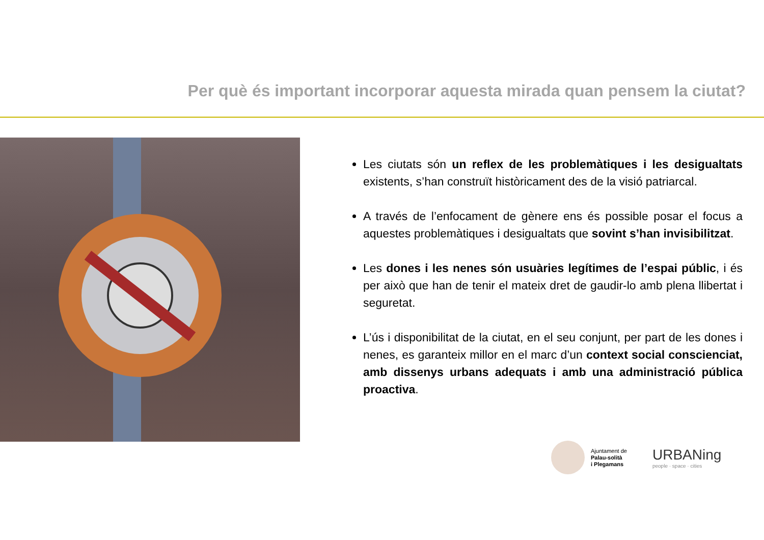Per què és important incorporar aquesta mirada quan pensem la ciutat?
Les ciutats són un reflex de les problemàtiques i les desigualtats existents, s’han construït històricament des de la visió patriarcal.
A través de l’enfocament de gènere ens és possible posar el focus a aquestes problemàtiques i desigualtats que sovint s’han invisibilitzat.
Les dones i les nenes són usuàries legítimes de l’espai públic, i és per això que han de tenir el mateix dret de gaudir-lo amb plena llibertat i seguretat.
L’ús i disponibilitat de la ciutat, en el seu conjunt, per part de les dones i nenes, es garanteix millor en el marc d’un context social conscienciat, amb dissenys urbans adequats i amb una administració pública proactiva.
Ajuntament de
Palau-solità
i Plegamans
URBANing
people · space · cities